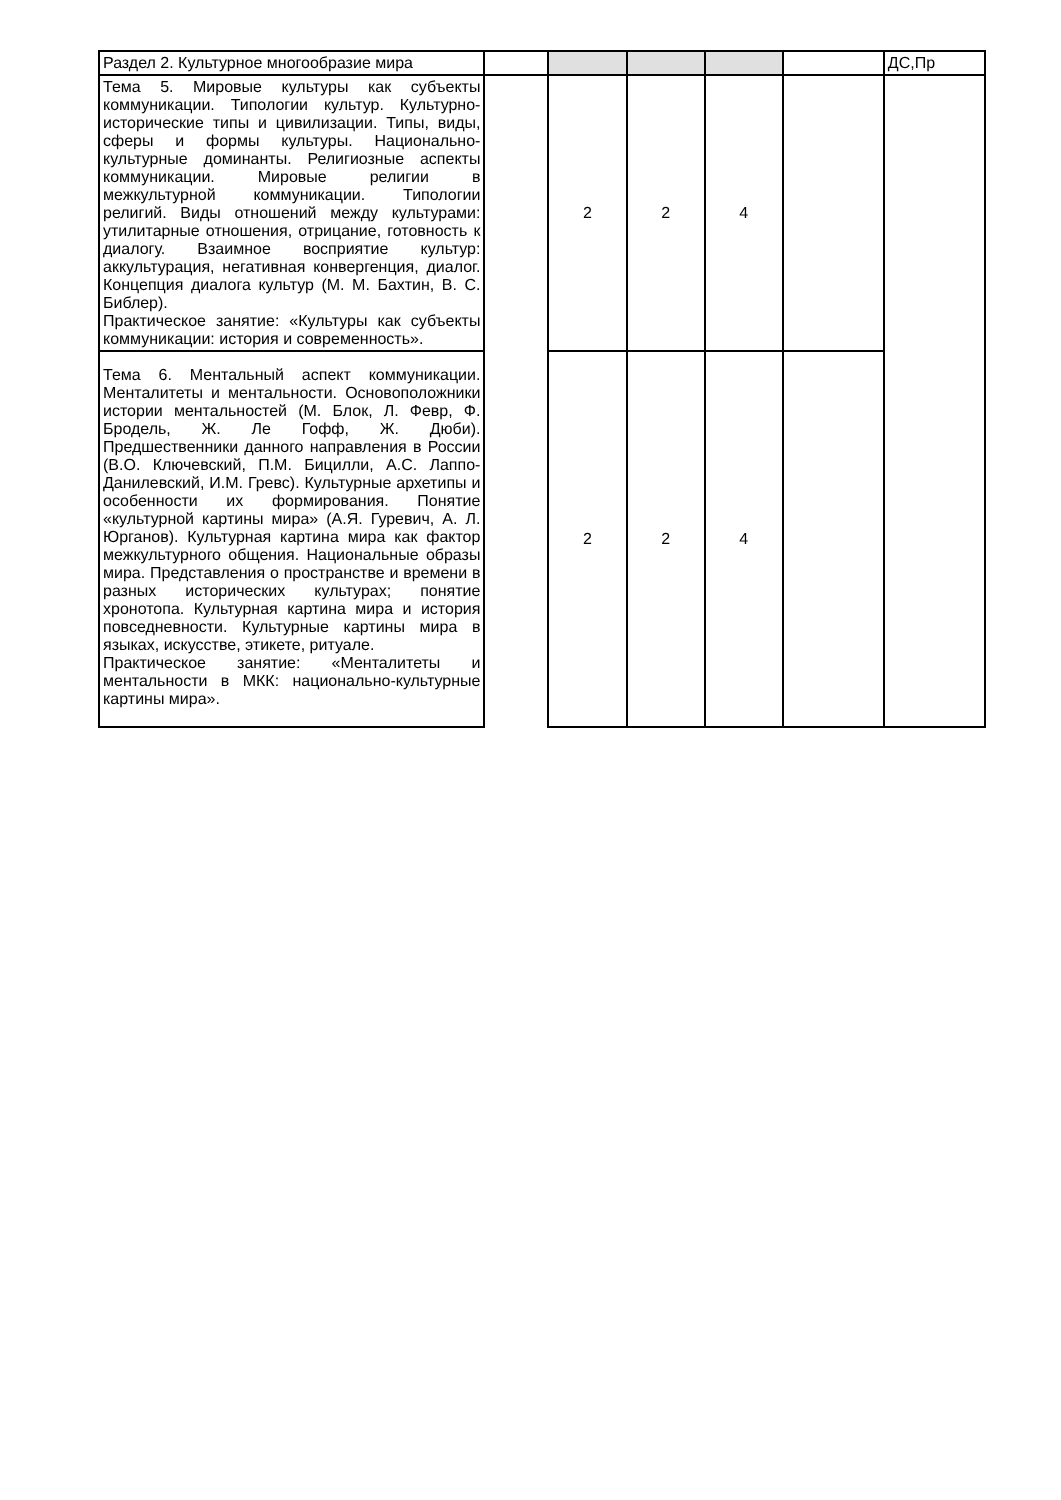| Раздел 2. Культурное многообразие мира | | | | | | ДС,Пр |
| Тема 5. Мировые культуры как субъекты коммуникации. Типологии культур. Культурно-исторические типы и цивилизации. Типы, виды, сферы и формы культуры. Национально-культурные доминанты. Религиозные аспекты коммуникации. Мировые религии в межкультурной коммуникации. Типологии религий. Виды отношений между культурами: утилитарные отношения, отрицание, готовность к диалогу. Взаимное восприятие культур: аккультурация, негативная конвергенция, диалог. Концепция диалога культур (М. М. Бахтин, В. С. Библер). Практическое занятие: «Культуры как субъекты коммуникации: история и современность». | | 2 | 2 | 4 | | |
| Тема 6. Ментальный аспект коммуникации. Менталитеты и ментальности. Основоположники истории ментальностей (М. Блок, Л. Февр, Ф. Бродель, Ж. Ле Гофф, Ж. Дюби). Предшественники данного направления в России (В.О. Ключевский, П.М. Бицилли, А.С. Лаппо- Данилевский, И.М. Гревс). Культурные архетипы и особенности их формирования. Понятие «культурной картины мира» (А.Я. Гуревич, А. Л. Юрганов). Культурная картина мира как фактор межкультурного общения. Национальные образы мира. Представления о пространстве и времени в разных исторических культурах; понятие хронотопа. Культурная картина мира и история повседневности. Культурные картины мира в языках, искусстве, этикете, ритуале. Практическое занятие: «Менталитеты и ментальности в МКК: национально-культурные картины мира». | | 2 | 2 | 4 | | |